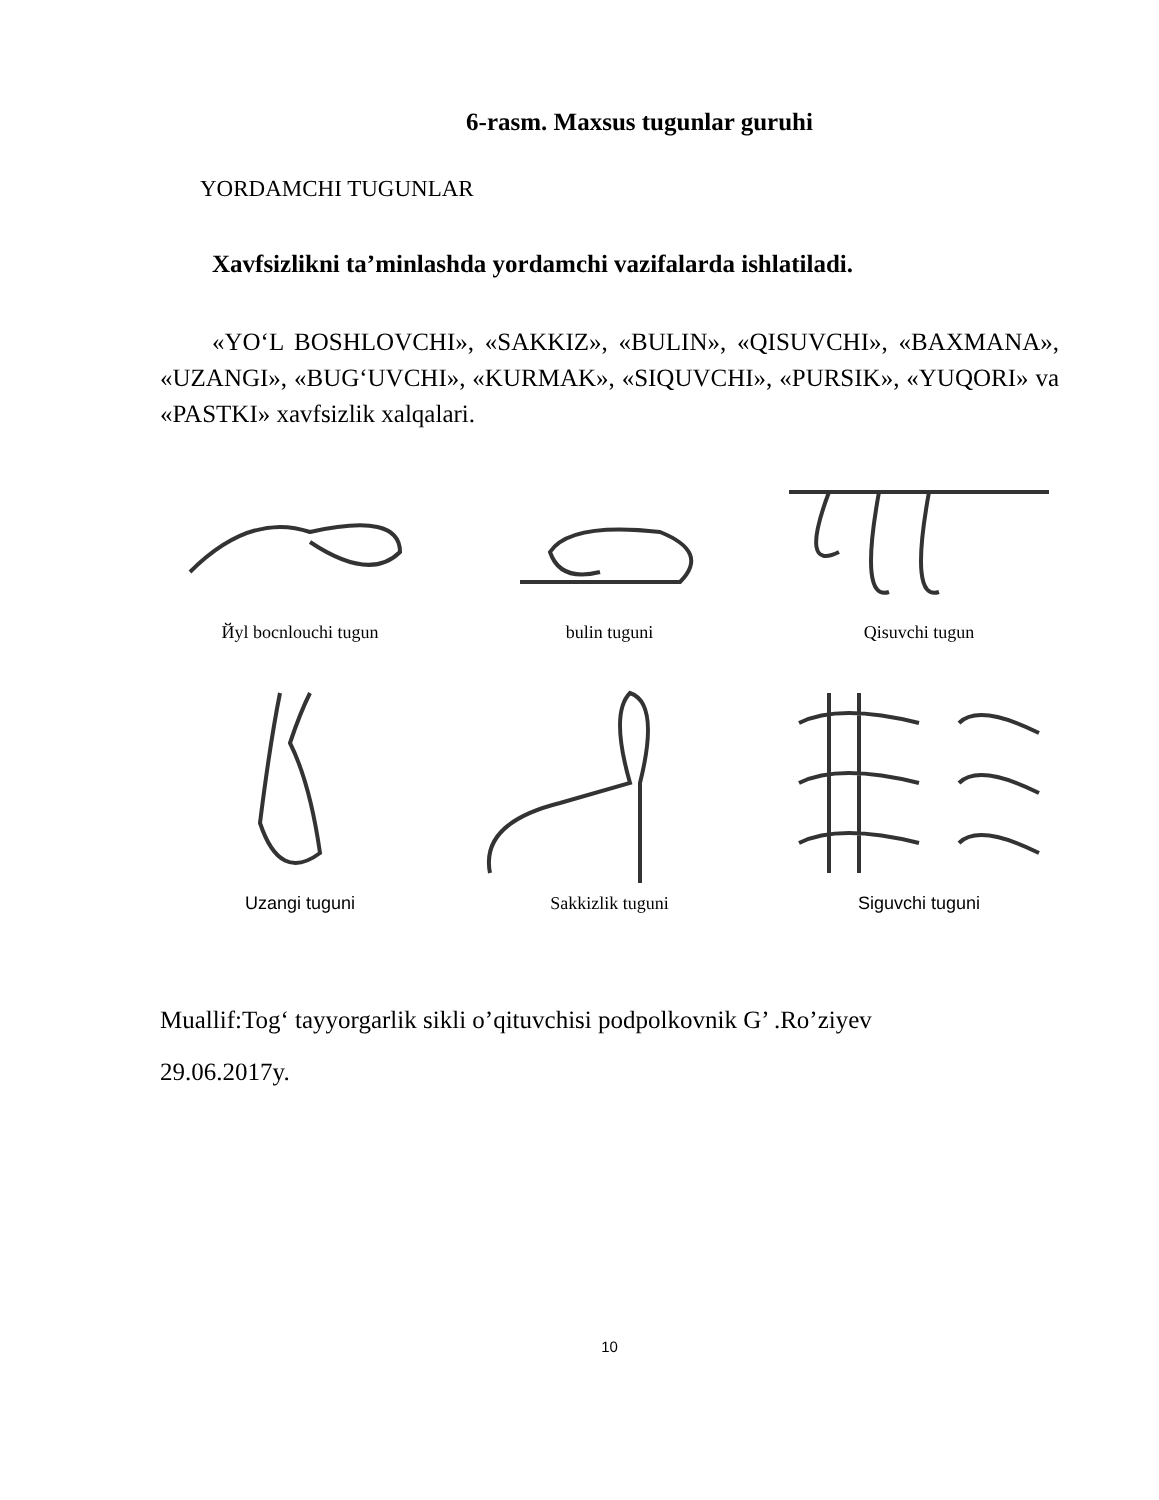6-rasm. Maxsus tugunlar guruhi
YORDAMCHI TUGUNLAR
Xavfsizlikni ta’minlashda yordamchi vazifalarda ishlatiladi.
«YO‘L BOSHLOVCHI», «SAKKIZ», «BULIN», «QISUVCHI», «BAXMANA», «UZANGI», «BUG‘UVCHI», «KURMAK», «SIQUVCHI», «PURSIK», «YUQORI» va «PASTKI» xavfsizlik xalqalari.
Йyl bocnlouchi tugun bulin tuguni Qisuvchi tugun
Uzangi tuguni Sakkizlik tuguni Siguvchi tuguni
Muallif:Tog‘ tayyorgarlik sikli o’qituvchisi podpolkovnik G’ .Ro’ziyev
29.06.2017y.
10